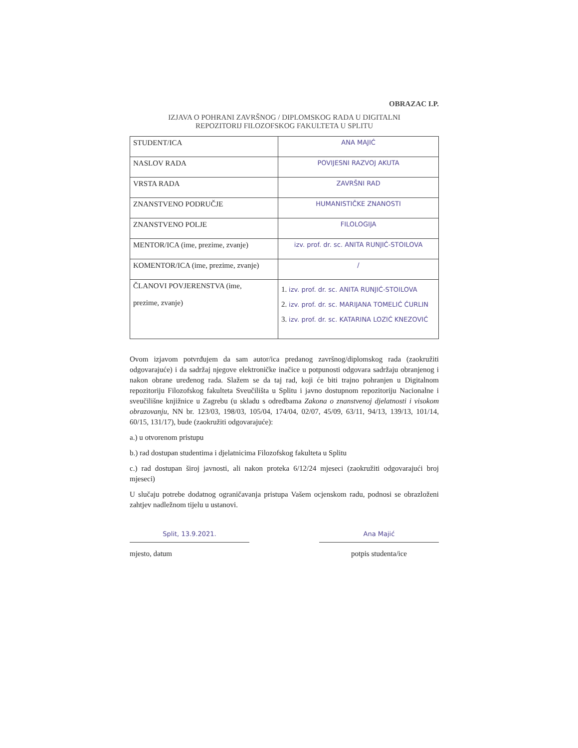OBRAZAC I.P.
IZJAVA O POHRANI ZAVRŠNOG / DIPLOMSKOG RADA U DIGITALNI
REPOZITORIJ FILOZOFSKOG FAKULTETA U SPLITU
| STUDENT/ICA | ANA MAJIĆ |
| NASLOV RADA | POVIJESNI RAZVOJ AKUTA |
| VRSTA RADA | ZAVRŠNI RAD |
| ZNANSTVENO PODRUČJE | HUMANISTIČKE ZNANOSTI |
| ZNANSTVENO POLJE | FILOLOGIJA |
| MENTOR/ICA (ime, prezime, zvanje) | izv. prof. dr. sc. ANITA RUNJIĆ-STOILOVA |
| KOMENTOR/ICA (ime, prezime, zvanje) | / |
| ČLANOVI POVJERENSTVA (ime, prezime, zvanje) | 1. izv. prof. dr. sc. ANITA RUNJIĆ-STOILOVA 2. izv. prof. dr. sc. MARIJANA TOMELIĆ ĆURLIN 3. izv. prof. dr. sc. KATARINA LOZIĆ KNEZOVIĆ |
Ovom izjavom potvrđujem da sam autor/ica predanog završnog/diplomskog rada (zaokružiti odgovarajuće) i da sadržaj njegove elektroničke inačice u potpunosti odgovara sadržaju obranjenog i nakon obrane uređenog rada. Slažem se da taj rad, koji će biti trajno pohranjen u Digitalnom repozitoriju Filozofskog fakulteta Sveučilišta u Splitu i javno dostupnom repozitoriju Nacionalne i sveučilišne knjižnice u Zagrebu (u skladu s odredbama Zakona o znanstvenoj djelatnosti i visokom obrazovanju, NN br. 123/03, 198/03, 105/04, 174/04, 02/07, 45/09, 63/11, 94/13, 139/13, 101/14, 60/15, 131/17), bude (zaokružiti odgovarajuće):
a.) u otvorenom pristupu
b.) rad dostupan studentima i djelatnicima Filozofskog fakulteta u Splitu
c.) rad dostupan široj javnosti, ali nakon proteka 6/12/24 mjeseci (zaokružiti odgovarajući broj mjeseci)
U slučaju potrebe dodatnog ograničavanja pristupa Vašem ocjenskom radu, podnosi se obrazloženi zahtjev nadležnom tijelu u ustanovi.
Split, 13.9.2021.
mjesto, datum
Ana Majić
potpis studenta/ice